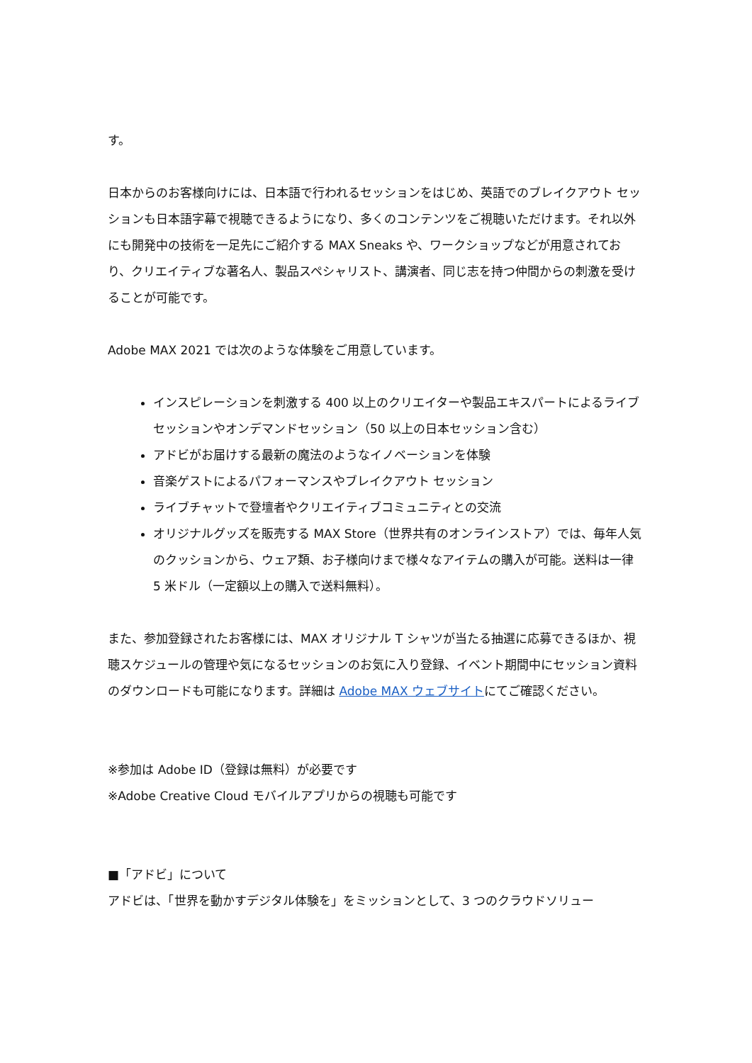す。
日本からのお客様向けには、日本語で行われるセッションをはじめ、英語でのブレイクアウト セッションも日本語字幕で視聴できるようになり、多くのコンテンツをご視聴いただけます。それ以外にも開発中の技術を一足先にご紹介する MAX Sneaks や、ワークショップなどが用意されており、クリエイティブな著名人、製品スペシャリスト、講演者、同じ志を持つ仲間からの刺激を受けることが可能です。
Adobe MAX 2021 では次のような体験をご用意しています。
インスピレーションを刺激する 400 以上のクリエイターや製品エキスパートによるライブセッションやオンデマンドセッション（50 以上の日本セッション含む）
アドビがお届けする最新の魔法のようなイノベーションを体験
音楽ゲストによるパフォーマンスやブレイクアウト セッション
ライブチャットで登壇者やクリエイティブコミュニティとの交流
オリジナルグッズを販売する MAX Store（世界共有のオンラインストア）では、毎年人気のクッションから、ウェア類、お子様向けまで様々なアイテムの購入が可能。送料は一律 5 米ドル（一定額以上の購入で送料無料）。
また、参加登録されたお客様には、MAX オリジナル T シャツが当たる抽選に応募できるほか、視聴スケジュールの管理や気になるセッションのお気に入り登録、イベント期間中にセッション資料のダウンロードも可能になります。詳細は Adobe MAX ウェブサイトにてご確認ください。
※参加は Adobe ID（登録は無料）が必要です
※Adobe Creative Cloud モバイルアプリからの視聴も可能です
■「アドビ」について
アドビは、「世界を動かすデジタル体験を」をミッションとして、3 つのクラウドソリュー